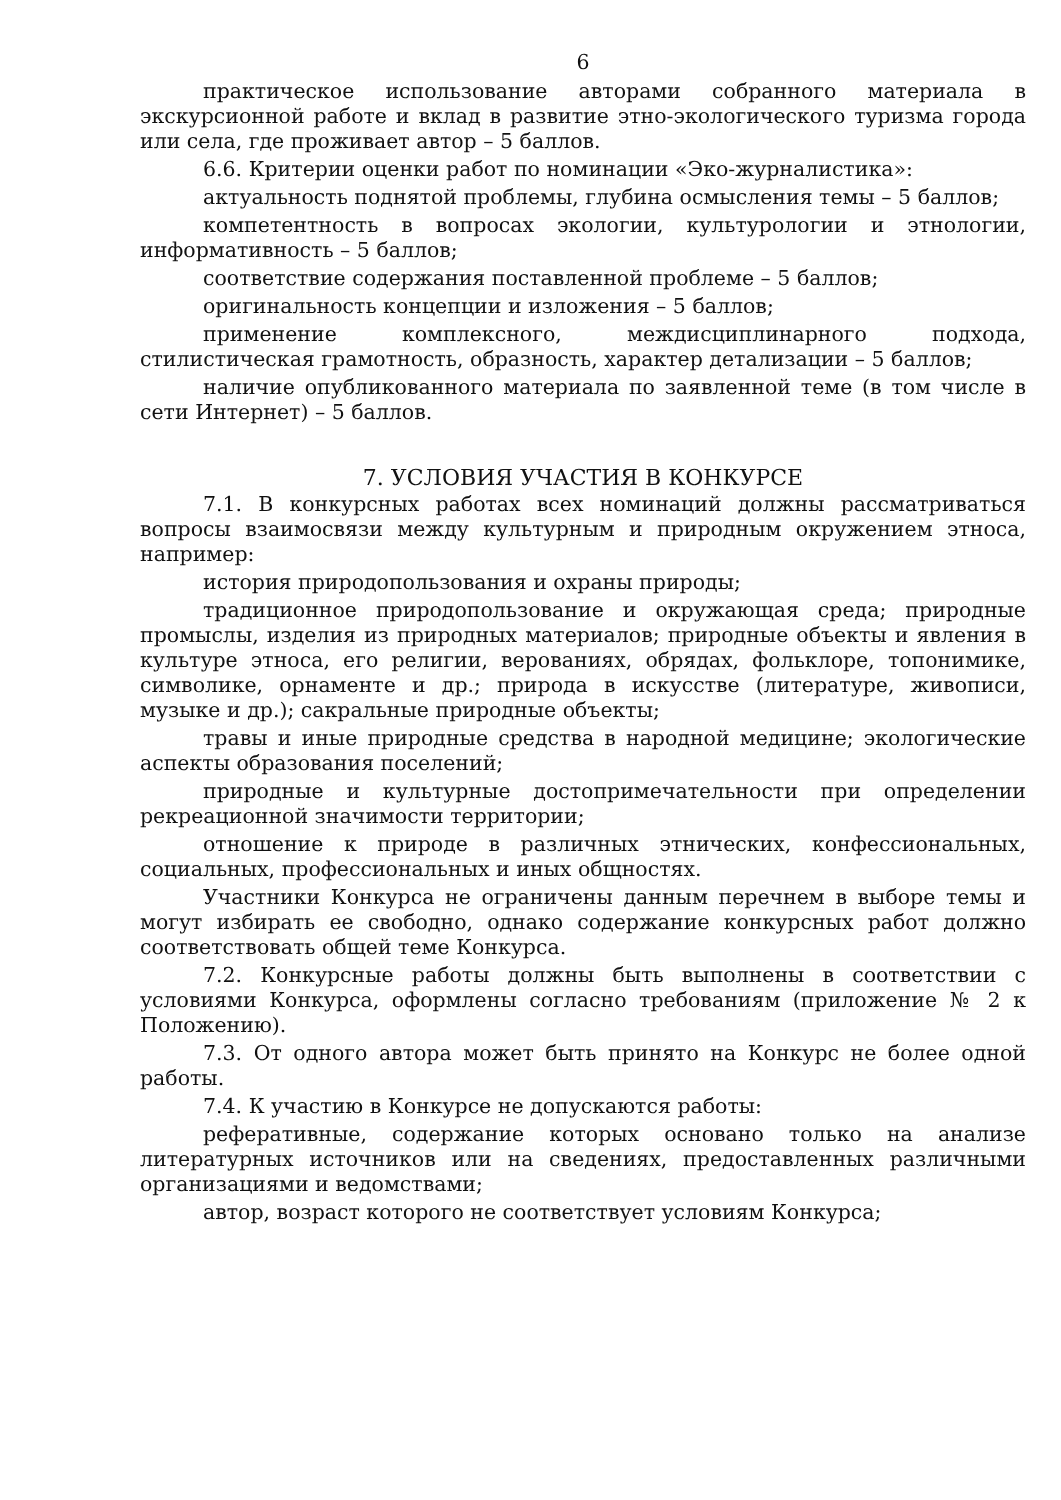6
практическое использование авторами собранного материала в экскурсионной работе и вклад в развитие этно-экологического туризма города или села, где проживает автор – 5 баллов.
6.6. Критерии оценки работ по номинации «Эко-журналистика»:
актуальность поднятой проблемы, глубина осмысления темы – 5 баллов;
компетентность в вопросах экологии, культурологии и этнологии, информативность – 5 баллов;
соответствие содержания поставленной проблеме – 5 баллов;
оригинальность концепции и изложения – 5 баллов;
применение комплексного, междисциплинарного подхода, стилистическая грамотность, образность, характер детализации – 5 баллов;
наличие опубликованного материала по заявленной теме (в том числе в сети Интернет) – 5 баллов.
7. УСЛОВИЯ УЧАСТИЯ В КОНКУРСЕ
7.1. В конкурсных работах всех номинаций должны рассматриваться вопросы взаимосвязи между культурным и природным окружением этноса, например:
история природопользования и охраны природы;
традиционное природопользование и окружающая среда; природные промыслы, изделия из природных материалов; природные объекты и явления в культуре этноса, его религии, верованиях, обрядах, фольклоре, топонимике, символике, орнаменте и др.; природа в искусстве (литературе, живописи, музыке и др.); сакральные природные объекты;
травы и иные природные средства в народной медицине; экологические аспекты образования поселений;
природные и культурные достопримечательности при определении рекреационной значимости территории;
отношение к природе в различных этнических, конфессиональных, социальных, профессиональных и иных общностях.
Участники Конкурса не ограничены данным перечнем в выборе темы и могут избирать ее свободно, однако содержание конкурсных работ должно соответствовать общей теме Конкурса.
7.2. Конкурсные работы должны быть выполнены в соответствии с условиями Конкурса, оформлены согласно требованиям (приложение № 2 к Положению).
7.3. От одного автора может быть принято на Конкурс не более одной работы.
7.4. К участию в Конкурсе не допускаются работы:
реферативные, содержание которых основано только на анализе литературных источников или на сведениях, предоставленных различными организациями и ведомствами;
автор, возраст которого не соответствует условиям Конкурса;